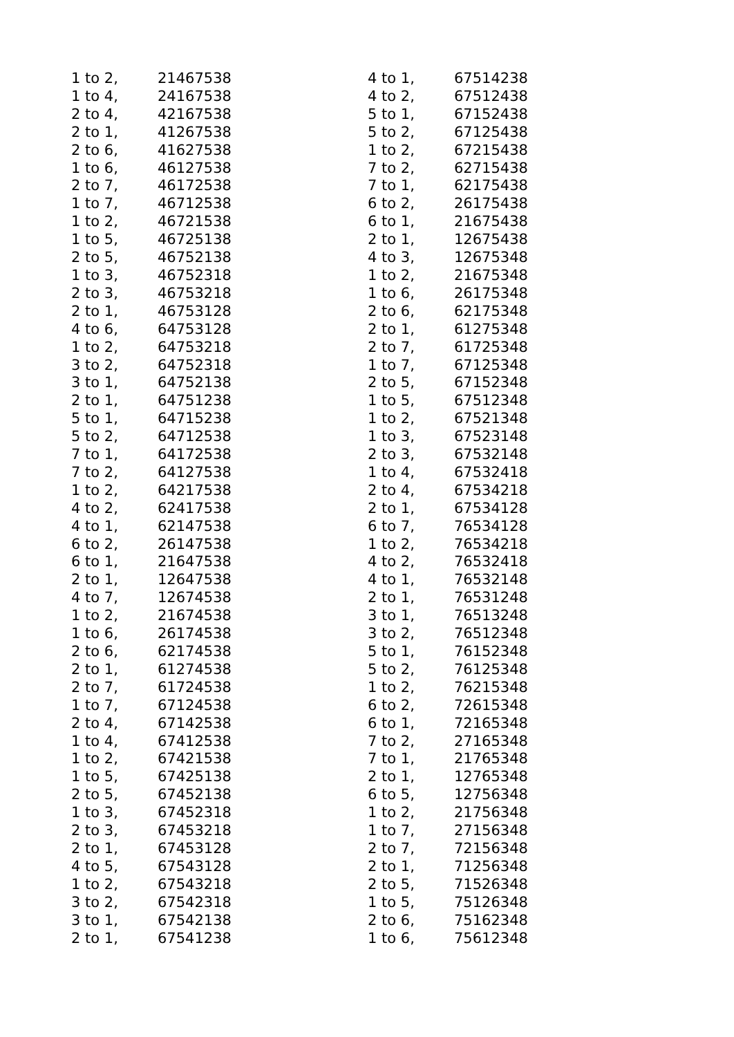| 1 to 2, | 21467538 |
| 1 to 4, | 24167538 |
| 2 to 4, | 42167538 |
| 2 to 1, | 41267538 |
| 2 to 6, | 41627538 |
| 1 to 6, | 46127538 |
| 2 to 7, | 46172538 |
| 1 to 7, | 46712538 |
| 1 to 2, | 46721538 |
| 1 to 5, | 46725138 |
| 2 to 5, | 46752138 |
| 1 to 3, | 46752318 |
| 2 to 3, | 46753218 |
| 2 to 1, | 46753128 |
| 4 to 6, | 64753128 |
| 1 to 2, | 64753218 |
| 3 to 2, | 64752318 |
| 3 to 1, | 64752138 |
| 2 to 1, | 64751238 |
| 5 to 1, | 64715238 |
| 5 to 2, | 64712538 |
| 7 to 1, | 64172538 |
| 7 to 2, | 64127538 |
| 1 to 2, | 64217538 |
| 4 to 2, | 62417538 |
| 4 to 1, | 62147538 |
| 6 to 2, | 26147538 |
| 6 to 1, | 21647538 |
| 2 to 1, | 12647538 |
| 4 to 7, | 12674538 |
| 1 to 2, | 21674538 |
| 1 to 6, | 26174538 |
| 2 to 6, | 62174538 |
| 2 to 1, | 61274538 |
| 2 to 7, | 61724538 |
| 1 to 7, | 67124538 |
| 2 to 4, | 67142538 |
| 1 to 4, | 67412538 |
| 1 to 2, | 67421538 |
| 1 to 5, | 67425138 |
| 2 to 5, | 67452138 |
| 1 to 3, | 67452318 |
| 2 to 3, | 67453218 |
| 2 to 1, | 67453128 |
| 4 to 5, | 67543128 |
| 1 to 2, | 67543218 |
| 3 to 2, | 67542318 |
| 3 to 1, | 67542138 |
| 2 to 1, | 67541238 |
| 4 to 1, | 67514238 |
| 4 to 2, | 67512438 |
| 5 to 1, | 67152438 |
| 5 to 2, | 67125438 |
| 1 to 2, | 67215438 |
| 7 to 2, | 62715438 |
| 7 to 1, | 62175438 |
| 6 to 2, | 26175438 |
| 6 to 1, | 21675438 |
| 2 to 1, | 12675438 |
| 4 to 3, | 12675348 |
| 1 to 2, | 21675348 |
| 1 to 6, | 26175348 |
| 2 to 6, | 62175348 |
| 2 to 1, | 61275348 |
| 2 to 7, | 61725348 |
| 1 to 7, | 67125348 |
| 2 to 5, | 67152348 |
| 1 to 5, | 67512348 |
| 1 to 2, | 67521348 |
| 1 to 3, | 67523148 |
| 2 to 3, | 67532148 |
| 1 to 4, | 67532418 |
| 2 to 4, | 67534218 |
| 2 to 1, | 67534128 |
| 6 to 7, | 76534128 |
| 1 to 2, | 76534218 |
| 4 to 2, | 76532418 |
| 4 to 1, | 76532148 |
| 2 to 1, | 76531248 |
| 3 to 1, | 76513248 |
| 3 to 2, | 76512348 |
| 5 to 1, | 76152348 |
| 5 to 2, | 76125348 |
| 1 to 2, | 76215348 |
| 6 to 2, | 72615348 |
| 6 to 1, | 72165348 |
| 7 to 2, | 27165348 |
| 7 to 1, | 21765348 |
| 2 to 1, | 12765348 |
| 6 to 5, | 12756348 |
| 1 to 2, | 21756348 |
| 1 to 7, | 27156348 |
| 2 to 7, | 72156348 |
| 2 to 1, | 71256348 |
| 2 to 5, | 71526348 |
| 1 to 5, | 75126348 |
| 2 to 6, | 75162348 |
| 1 to 6, | 75612348 |